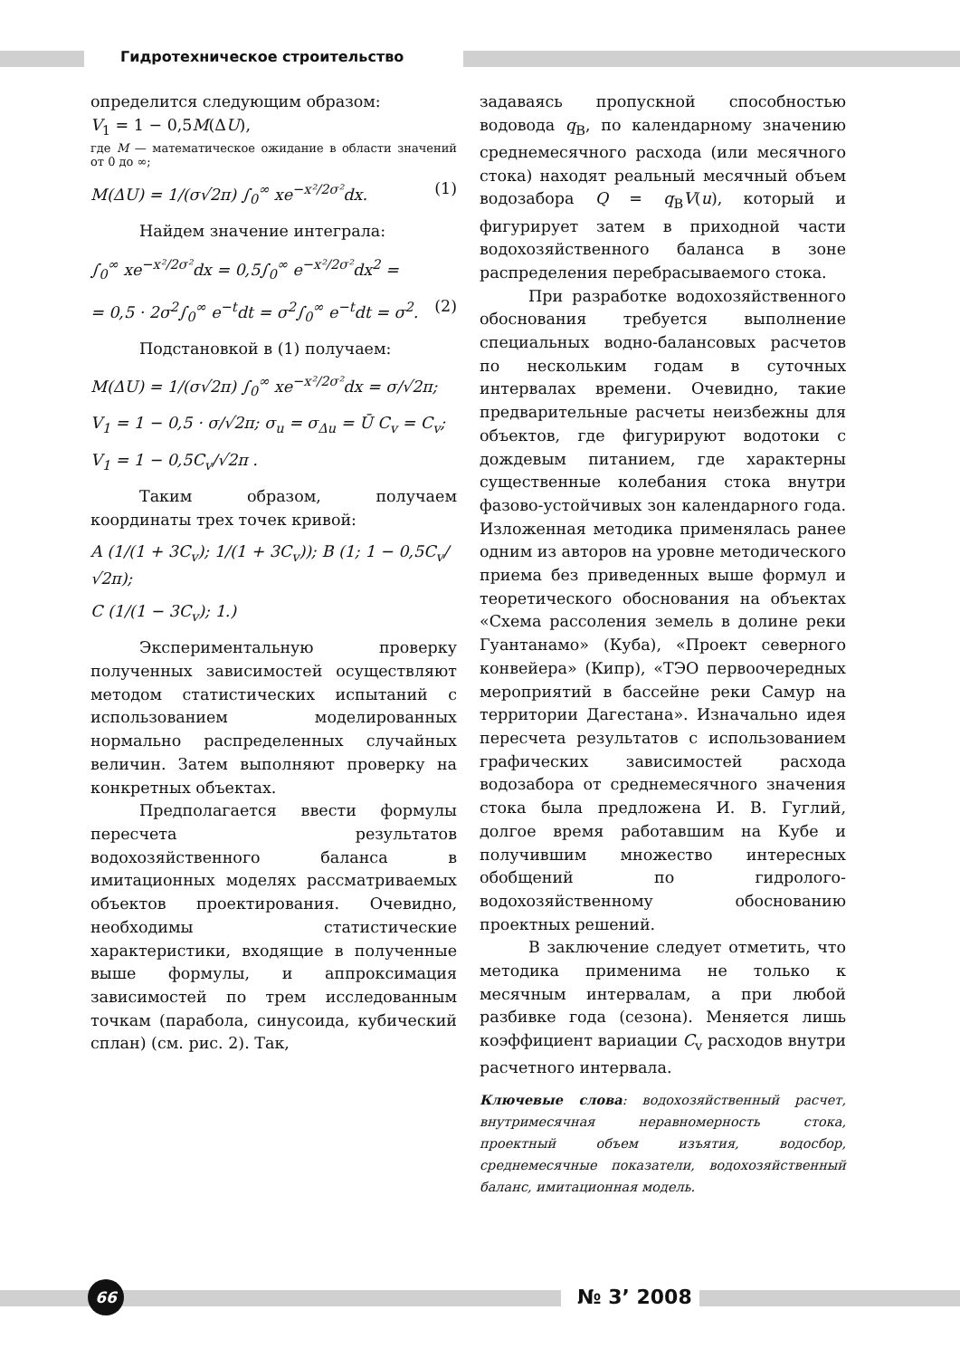Гидротехническое строительство
определится следующим образом:
V<sub>1</sub> = 1 − 0,5M(ΔU),
где M — математическое ожидание в области значений от 0 до ∞;
M(ΔU) = 1/(σ√2π) ∫<sub>0</sub><sup>∞</sup> xe<sup>−x²/2σ²</sup>dx. (1)
Найдем значение интеграла:
∫<sub>0</sub><sup>∞</sup> xe<sup>−x²/2σ²</sup>dx = 0,5∫<sub>0</sub><sup>∞</sup> e<sup>−x²/2σ²</sup>dx<sup>2</sup> =
= 0,5 · 2σ<sup>2</sup>∫<sub>0</sub><sup>∞</sup> e<sup>−t</sup>dt = σ<sup>2</sup>∫<sub>0</sub><sup>∞</sup> e<sup>−t</sup>dt = σ<sup>2</sup>. (2)
Подстановкой в (1) получаем:
M(ΔU) = 1/(σ√2π) ∫<sub>0</sub><sup>∞</sup> xe<sup>−x²/2σ²</sup>dx = σ/√2π;
V<sub>1</sub> = 1 − 0,5 · σ/√2π; σ<sub>u</sub> = σ<sub>Δu</sub> = Ū C<sub>v</sub> = C<sub>v</sub>;
V<sub>1</sub> = 1 − 0,5C<sub>v</sub>/√2π .
Таким образом, получаем координаты трех точек кривой:
A (1/(1 + 3C<sub>v</sub>); 1/(1 + 3C<sub>v</sub>)); B (1; 1 − 0,5C<sub>v</sub>/√2π);
C (1/(1 − 3C<sub>v</sub>); 1.)
Экспериментальную проверку полученных зависимостей осуществляют методом статистических испытаний с использованием моделированных нормально распределенных случайных величин. Затем выполняют проверку на конкретных объектах.
Предполагается ввести формулы пересчета результатов водохозяйственного баланса в имитационных моделях рассматриваемых объектов проектирования. Очевидно, необходимы статистические характеристики, входящие в полученные выше формулы, и аппроксимация зависимостей по трем исследованным точкам (парабола, синусоида, кубический сплан) (см. рис. 2). Так,
задаваясь пропускной способностью водовода q<sub>В</sub>, по календарному значению среднемесячного расхода (или месячного стока) находят реальный месячный объем водозабора Q = q<sub>В</sub>V(u), который и фигурирует затем в приходной части водохозяйственного баланса в зоне распределения перебрасываемого стока.
При разработке водохозяйственного обоснования требуется выполнение специальных водно-балансовых расчетов по нескольким годам в суточных интервалах времени. Очевидно, такие предварительные расчеты неизбежны для объектов, где фигурируют водотоки с дождевым питанием, где характерны существенные колебания стока внутри фазово-устойчивых зон календарного года. Изложенная методика применялась ранее одним из авторов на уровне методического приема без приведенных выше формул и теоретического обоснования на объектах «Схема рассоления земель в долине реки Гуантанамо» (Куба), «Проект северного конвейера» (Кипр), «ТЭО первоочередных мероприятий в бассейне реки Самур на территории Дагестана». Изначально идея пересчета результатов с использованием графических зависимостей расхода водозабора от среднемесячного значения стока была предложена И. В. Гуглий, долгое время работавшим на Кубе и получившим множество интересных обобщений по гидролого-водохозяйственному обоснованию проектных решений.
В заключение следует отметить, что методика применима не только к месячным интервалам, а при любой разбивке года (сезона). Меняется лишь коэффициент вариации C<sub>v</sub> расходов внутри расчетного интервала.
Ключевые слова: водохозяйственный расчет, внутримесячная неравномерность стока, проектный объем изъятия, водосбор, среднемесячные показатели, водохозяйственный баланс, имитационная модель.
66 № 3’ 2008